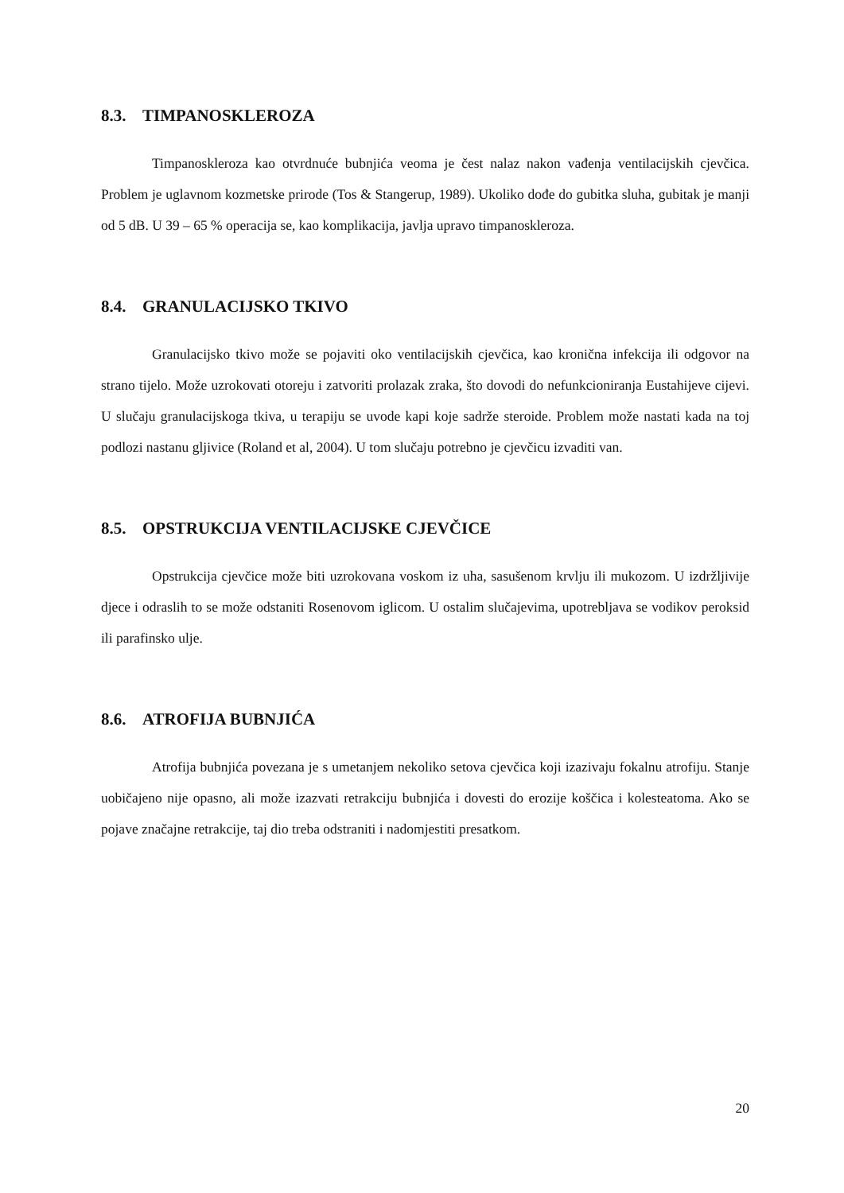8.3. TIMPANOSKLEROZA
Timpanoskleroza kao otvrdnuće bubnjića veoma je čest nalaz nakon vađenja ventilacijskih cjevčica. Problem je uglavnom kozmetske prirode (Tos & Stangerup, 1989). Ukoliko dođe do gubitka sluha, gubitak je manji od 5 dB. U 39 – 65 % operacija se, kao komplikacija, javlja upravo timpanoskleroza.
8.4. GRANULACIJSKO TKIVO
Granulacijsko tkivo može se pojaviti oko ventilacijskih cjevčica, kao kronična infekcija ili odgovor na strano tijelo. Može uzrokovati otoreju i zatvoriti prolazak zraka, što dovodi do nefunkcioniranja Eustahijeve cijevi. U slučaju granulacijskoga tkiva, u terapiju se uvode kapi koje sadrže steroide. Problem može nastati kada na toj podlozi nastanu gljivice (Roland et al, 2004). U tom slučaju potrebno je cjevčicu izvaditi van.
8.5. OPSTRUKCIJA VENTILACIJSKE CJEVČICE
Opstrukcija cjevčice može biti uzrokovana voskom iz uha, sasušenom krvlju ili mukozom. U izdržljivije djece i odraslih to se može odstaniti Rosenovom iglicom. U ostalim slučajevima, upotrebljava se vodikov peroksid ili parafinsko ulje.
8.6. ATROFIJA BUBNJIĆA
Atrofija bubnjića povezana je s umetanjem nekoliko setova cjevčica koji izazivaju fokalnu atrofiju. Stanje uobičajeno nije opasno, ali može izazvati retrakciju bubnjića i dovesti do erozije koščica i kolesteatoma. Ako se pojave značajne retrakcije, taj dio treba odstraniti i nadomjestiti presatkom.
20